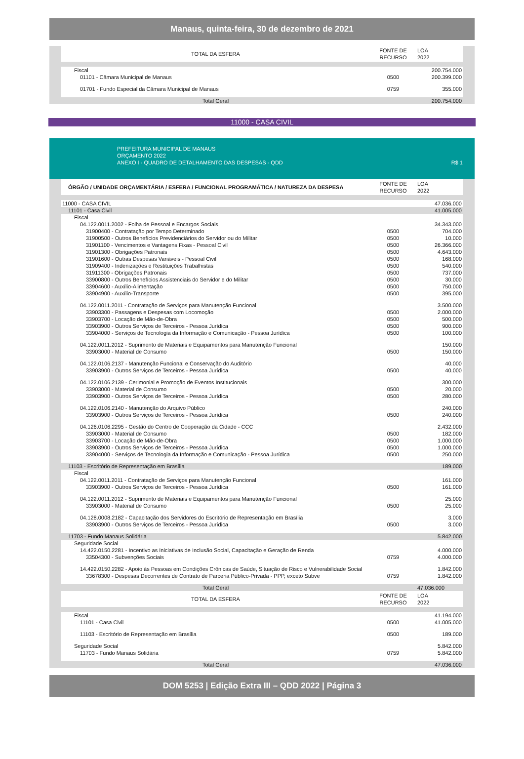Manaus, quinta-feira, 30 de dezembro de 2021
| TOTAL DA ESFERA | FONTE DE RECURSO | LOA 2022 |
| --- | --- | --- |
| Fiscal | | 200.754.000 |
| 01101 - Câmara Municipal de Manaus | 0500 | 200.399.000 |
| 01701 - Fundo Especial da Câmara Municipal de Manaus | 0759 | 355.000 |
| Total Geral | | 200.754.000 |
11000 - CASA CIVIL
PREFEITURA MUNICIPAL DE MANAUS
ORÇAMENTO 2022
ANEXO I - QUADRO DE DETALHAMENTO DAS DESPESAS - QDD R$ 1
| ÓRGÃO / UNIDADE ORÇAMENTÁRIA / ESFERA / FUNCIONAL PROGRAMÁTICA / NATUREZA DA DESPESA | FONTE DE RECURSO | LOA 2022 |
| --- | --- | --- |
| 11000 - CASA CIVIL | | 47.036.000 |
| 11101 - Casa Civil | | 41.005.000 |
| Fiscal | | |
| 04.122.0011.2002 - Folha de Pessoal e Encargos Sociais | | 34.343.000 |
| 31900400 - Contratação por Tempo Determinado | 0500 | 704.000 |
| 31900500 - Outros Benefícios Previdenciários do Servidor ou do Militar | 0500 | 10.000 |
| 31901100 - Vencimentos e Vantagens Fixas - Pessoal Civil | 0500 | 26.366.000 |
| 31901300 - Obrigações Patronais | 0500 | 4.643.000 |
| 31901600 - Outras Despesas Variáveis - Pessoal Civil | 0500 | 168.000 |
| 31909400 - Indenizações e Restituições Trabalhistas | 0500 | 540.000 |
| 31911300 - Obrigações Patronais | 0500 | 737.000 |
| 33900800 - Outros Benefícios Assistenciais do Servidor e do Militar | 0500 | 30.000 |
| 33904600 - Auxílio-Alimentação | 0500 | 750.000 |
| 33904900 - Auxílio-Transporte | 0500 | 395.000 |
| 04.122.0011.2011 - Contratação de Serviços para Manutenção Funcional | | 3.500.000 |
| 33903300 - Passagens e Despesas com Locomoção | 0500 | 2.000.000 |
| 33903700 - Locação de Mão-de-Obra | 0500 | 500.000 |
| 33903900 - Outros Serviços de Terceiros - Pessoa Jurídica | 0500 | 900.000 |
| 33904000 - Serviços de Tecnologia da Informação e Comunicação - Pessoa Jurídica | 0500 | 100.000 |
| 04.122.0011.2012 - Suprimento de Materiais e Equipamentos para Manutenção Funcional | | 150.000 |
| 33903000 - Material de Consumo | 0500 | 150.000 |
| 04.122.0106.2137 - Manutenção Funcional e Conservação do Auditório | | 40.000 |
| 33903900 - Outros Serviços de Terceiros - Pessoa Jurídica | 0500 | 40.000 |
| 04.122.0106.2139 - Cerimonial e Promoção de Eventos Institucionais | | 300.000 |
| 33903000 - Material de Consumo | 0500 | 20.000 |
| 33903900 - Outros Serviços de Terceiros - Pessoa Jurídica | 0500 | 280.000 |
| 04.122.0106.2140 - Manutenção do Arquivo Público | | 240.000 |
| 33903900 - Outros Serviços de Terceiros - Pessoa Jurídica | 0500 | 240.000 |
| 04.126.0106.2295 - Gestão do Centro de Cooperação da Cidade - CCC | | 2.432.000 |
| 33903000 - Material de Consumo | 0500 | 182.000 |
| 33903700 - Locação de Mão-de-Obra | 0500 | 1.000.000 |
| 33903900 - Outros Serviços de Terceiros - Pessoa Jurídica | 0500 | 1.000.000 |
| 33904000 - Serviços de Tecnologia da Informação e Comunicação - Pessoa Jurídica | 0500 | 250.000 |
| 11103 - Escritório de Representação em Brasília | | 189.000 |
| Fiscal | | |
| 04.122.0011.2011 - Contratação de Serviços para Manutenção Funcional | | 161.000 |
| 33903900 - Outros Serviços de Terceiros - Pessoa Jurídica | 0500 | 161.000 |
| 04.122.0011.2012 - Suprimento de Materiais e Equipamentos para Manutenção Funcional | | 25.000 |
| 33903000 - Material de Consumo | 0500 | 25.000 |
| 04.128.0008.2182 - Capacitação dos Servidores do Escritório de Representação em Brasília | | 3.000 |
| 33903900 - Outros Serviços de Terceiros - Pessoa Jurídica | 0500 | 3.000 |
| 11703 - Fundo Manaus Solidária | | 5.842.000 |
| Seguridade Social | | |
| 14.422.0150.2281 - Incentivo as Iniciativas de Inclusão Social, Capacitação e Geração de Renda | | 4.000.000 |
| 33504300 - Subvenções Sociais | 0759 | 4.000.000 |
| 14.422.0150.2282 - Apoio às Pessoas em Condições Crônicas de Saúde, Situação de Risco e Vulnerabilidade Social | | 1.842.000 |
| 33678300 - Despesas Decorrentes de Contrato de Parceria Público-Privada - PPP, exceto Subve | 0759 | 1.842.000 |
| Total Geral | | 47.036.000 |
| TOTAL DA ESFERA | FONTE DE RECURSO | LOA 2022 |
| Fiscal | | 41.194.000 |
| 11101 - Casa Civil | 0500 | 41.005.000 |
| 11103 - Escritório de Representação em Brasília | 0500 | 189.000 |
| Seguridade Social | | 5.842.000 |
| 11703 - Fundo Manaus Solidária | 0759 | 5.842.000 |
| Total Geral | | 47.036.000 |
DOM 5253 | Edição Extra III – QDD 2022 | Página 3